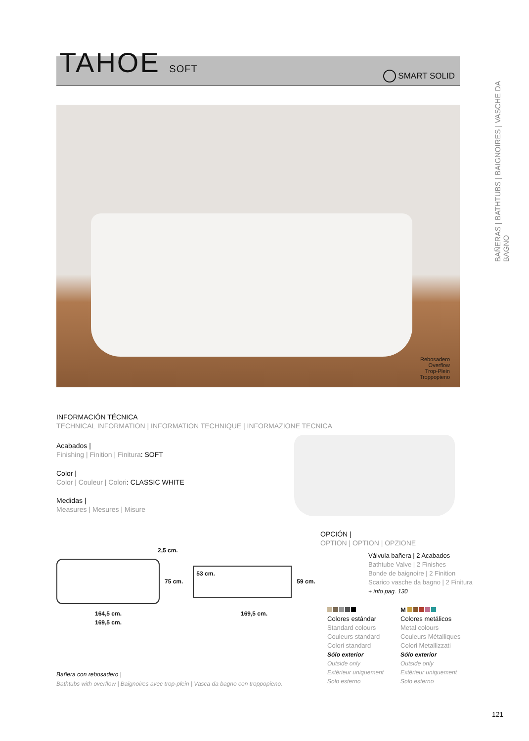TAHOE SOFT
SMART SOLID
BAÑERAS | BATHTUBS | BAIGNOIRES | VASCHE DA BAGNO
Rebosadero
Overflow
Trop-Plein
Troppopieno
INFORMACIÓN TÉCNICA
TECHNICAL INFORMATION | INFORMATION TECHNIQUE | INFORMAZIONE TECNICA
Acabados |
Finishing | Finition | Finitura: SOFT
Color |
Color | Couleur | Colori: CLASSIC WHITE
Medidas |
Measures | Mesures | Misure
2,5 cm.
75 cm.
53 cm.
59 cm.
164,5 cm.
169,5 cm.
169,5 cm.
OPCIÓN |
OPTION | OPTION | OPZIONE
Válvula bañera | 2 Acabados
Bathtube Valve | 2 Finishes
Bonde de baignoire | 2 Finition
Scarico vasche da bagno | 2 Finitura
+ info pag. 130
Colores estándar
Standard colours
Couleurs standard
Colori standard
Sólo exterior
Outside only
Extérieur uniquement
Solo esterno
M
Colores metálicos
Metal colours
Couleurs Métalliques
Colori Metallizzati
Sólo exterior
Outside only
Extérieur uniquement
Solo esterno
Bañera con rebosadero |
Bathtubs with overflow | Baignoires avec trop-plein | Vasca da bagno con troppopieno.
121